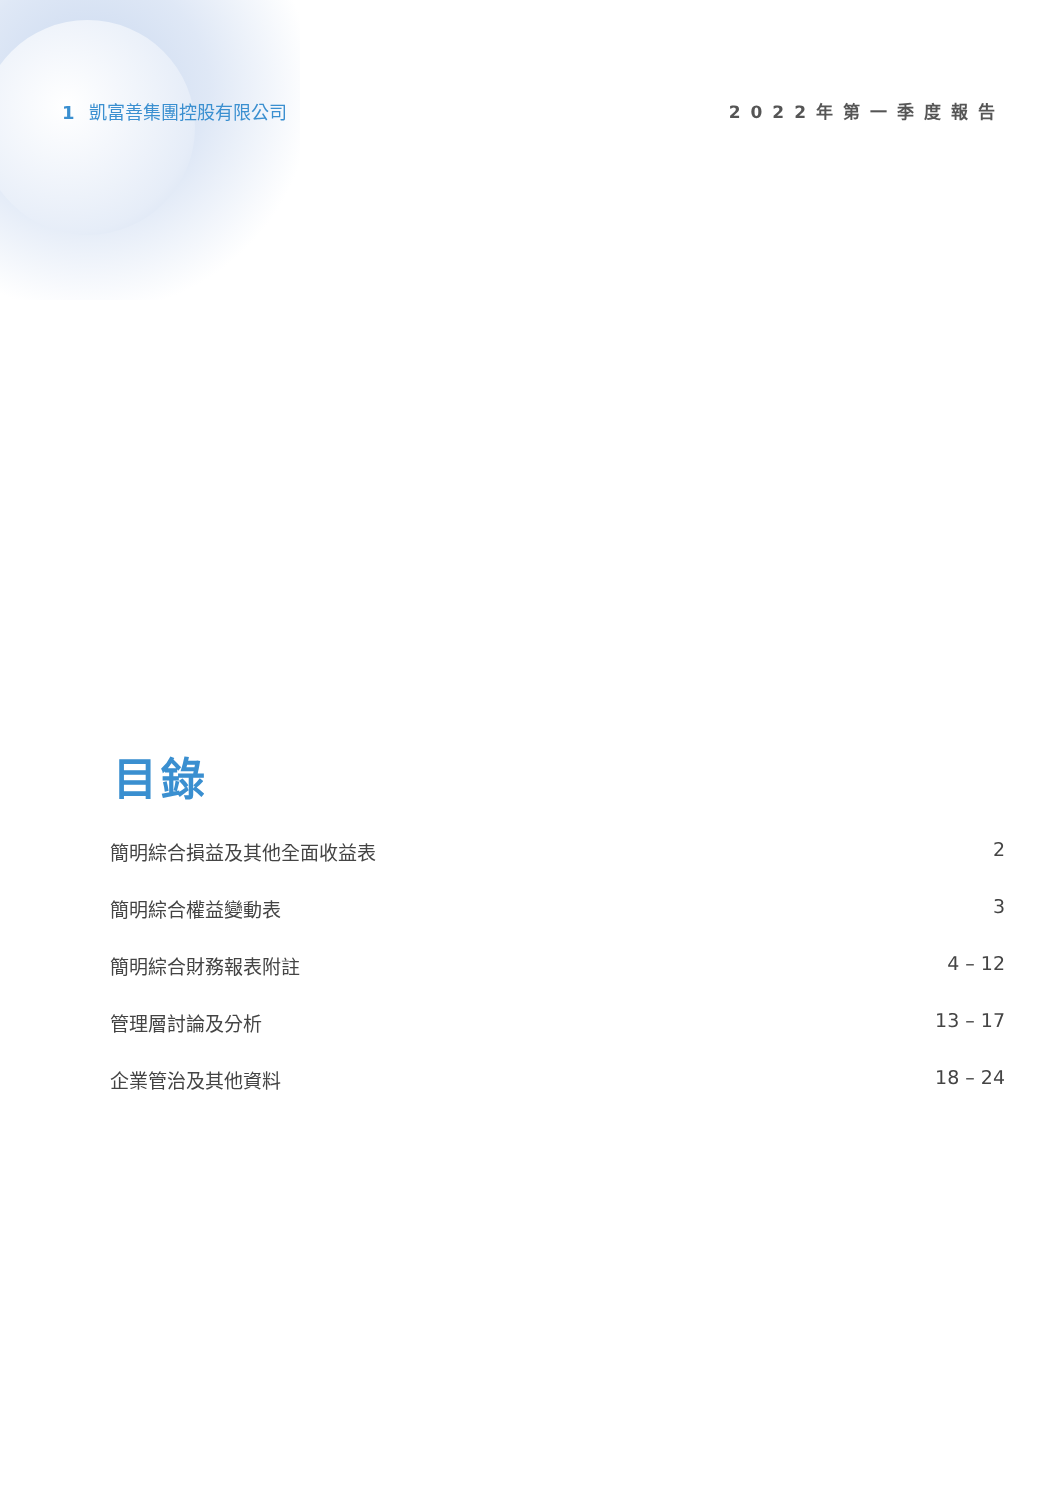1 凱富善集團控股有限公司 2022年第一季度報告
目錄
簡明綜合損益及其他全面收益表 2
簡明綜合權益變動表 3
簡明綜合財務報表附註 4 – 12
管理層討論及分析 13 – 17
企業管治及其他資料 18 – 24